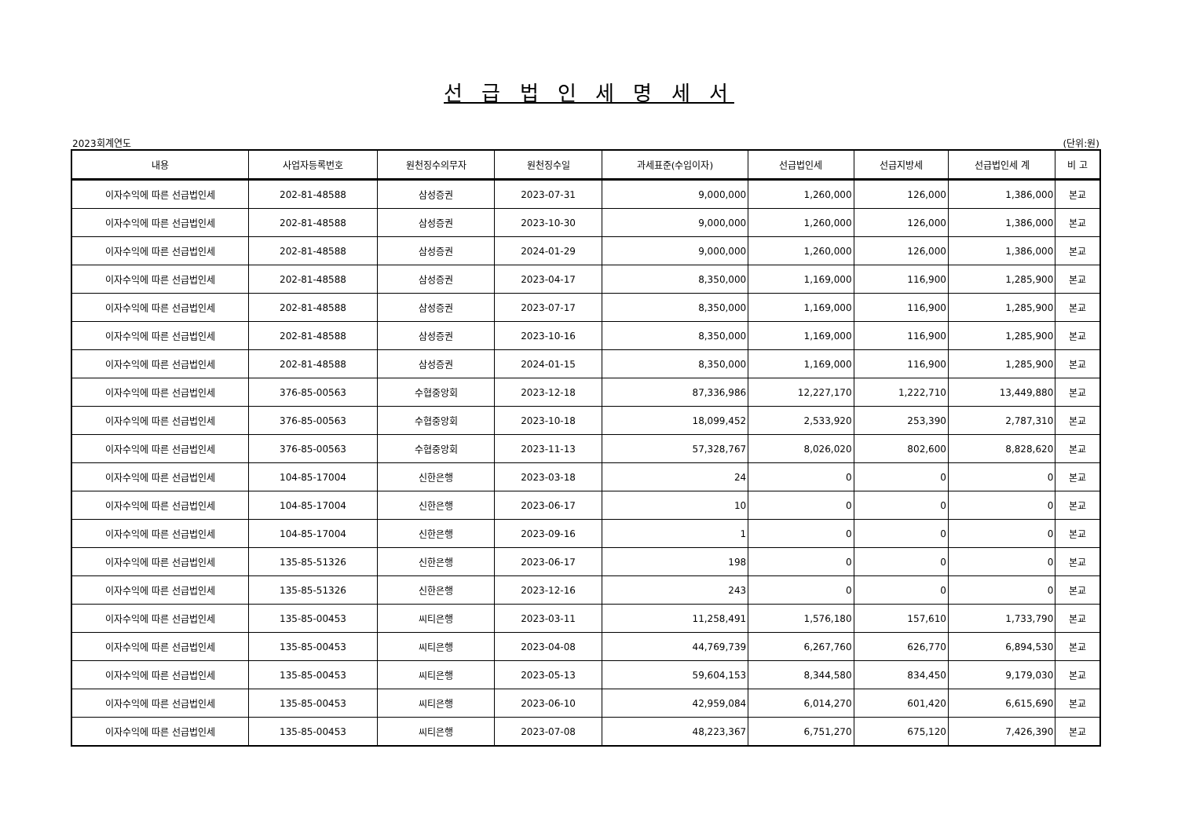선 급 법 인 세 명 세 서
2023회계연도 (단위:원)
| 내용 | 사업자등록번호 | 원천징수의무자 | 원천징수일 | 과세표준(수입이자) | 선급법인세 | 선급지방세 | 선급법인세 계 | 비 고 |
| --- | --- | --- | --- | --- | --- | --- | --- | --- |
| 이자수익에 따른 선급법인세 | 202-81-48588 | 삼성증권 | 2023-07-31 | 9,000,000 | 1,260,000 | 126,000 | 1,386,000 | 본교 |
| 이자수익에 따른 선급법인세 | 202-81-48588 | 삼성증권 | 2023-10-30 | 9,000,000 | 1,260,000 | 126,000 | 1,386,000 | 본교 |
| 이자수익에 따른 선급법인세 | 202-81-48588 | 삼성증권 | 2024-01-29 | 9,000,000 | 1,260,000 | 126,000 | 1,386,000 | 본교 |
| 이자수익에 따른 선급법인세 | 202-81-48588 | 삼성증권 | 2023-04-17 | 8,350,000 | 1,169,000 | 116,900 | 1,285,900 | 본교 |
| 이자수익에 따른 선급법인세 | 202-81-48588 | 삼성증권 | 2023-07-17 | 8,350,000 | 1,169,000 | 116,900 | 1,285,900 | 본교 |
| 이자수익에 따른 선급법인세 | 202-81-48588 | 삼성증권 | 2023-10-16 | 8,350,000 | 1,169,000 | 116,900 | 1,285,900 | 본교 |
| 이자수익에 따른 선급법인세 | 202-81-48588 | 삼성증권 | 2024-01-15 | 8,350,000 | 1,169,000 | 116,900 | 1,285,900 | 본교 |
| 이자수익에 따른 선급법인세 | 376-85-00563 | 수협중앙회 | 2023-12-18 | 87,336,986 | 12,227,170 | 1,222,710 | 13,449,880 | 본교 |
| 이자수익에 따른 선급법인세 | 376-85-00563 | 수협중앙회 | 2023-10-18 | 18,099,452 | 2,533,920 | 253,390 | 2,787,310 | 본교 |
| 이자수익에 따른 선급법인세 | 376-85-00563 | 수협중앙회 | 2023-11-13 | 57,328,767 | 8,026,020 | 802,600 | 8,828,620 | 본교 |
| 이자수익에 따른 선급법인세 | 104-85-17004 | 신한은행 | 2023-03-18 | 24 | 0 | 0 | 0 | 본교 |
| 이자수익에 따른 선급법인세 | 104-85-17004 | 신한은행 | 2023-06-17 | 10 | 0 | 0 | 0 | 본교 |
| 이자수익에 따른 선급법인세 | 104-85-17004 | 신한은행 | 2023-09-16 | 1 | 0 | 0 | 0 | 본교 |
| 이자수익에 따른 선급법인세 | 135-85-51326 | 신한은행 | 2023-06-17 | 198 | 0 | 0 | 0 | 본교 |
| 이자수익에 따른 선급법인세 | 135-85-51326 | 신한은행 | 2023-12-16 | 243 | 0 | 0 | 0 | 본교 |
| 이자수익에 따른 선급법인세 | 135-85-00453 | 씨티은행 | 2023-03-11 | 11,258,491 | 1,576,180 | 157,610 | 1,733,790 | 본교 |
| 이자수익에 따른 선급법인세 | 135-85-00453 | 씨티은행 | 2023-04-08 | 44,769,739 | 6,267,760 | 626,770 | 6,894,530 | 본교 |
| 이자수익에 따른 선급법인세 | 135-85-00453 | 씨티은행 | 2023-05-13 | 59,604,153 | 8,344,580 | 834,450 | 9,179,030 | 본교 |
| 이자수익에 따른 선급법인세 | 135-85-00453 | 씨티은행 | 2023-06-10 | 42,959,084 | 6,014,270 | 601,420 | 6,615,690 | 본교 |
| 이자수익에 따른 선급법인세 | 135-85-00453 | 씨티은행 | 2023-07-08 | 48,223,367 | 6,751,270 | 675,120 | 7,426,390 | 본교 |